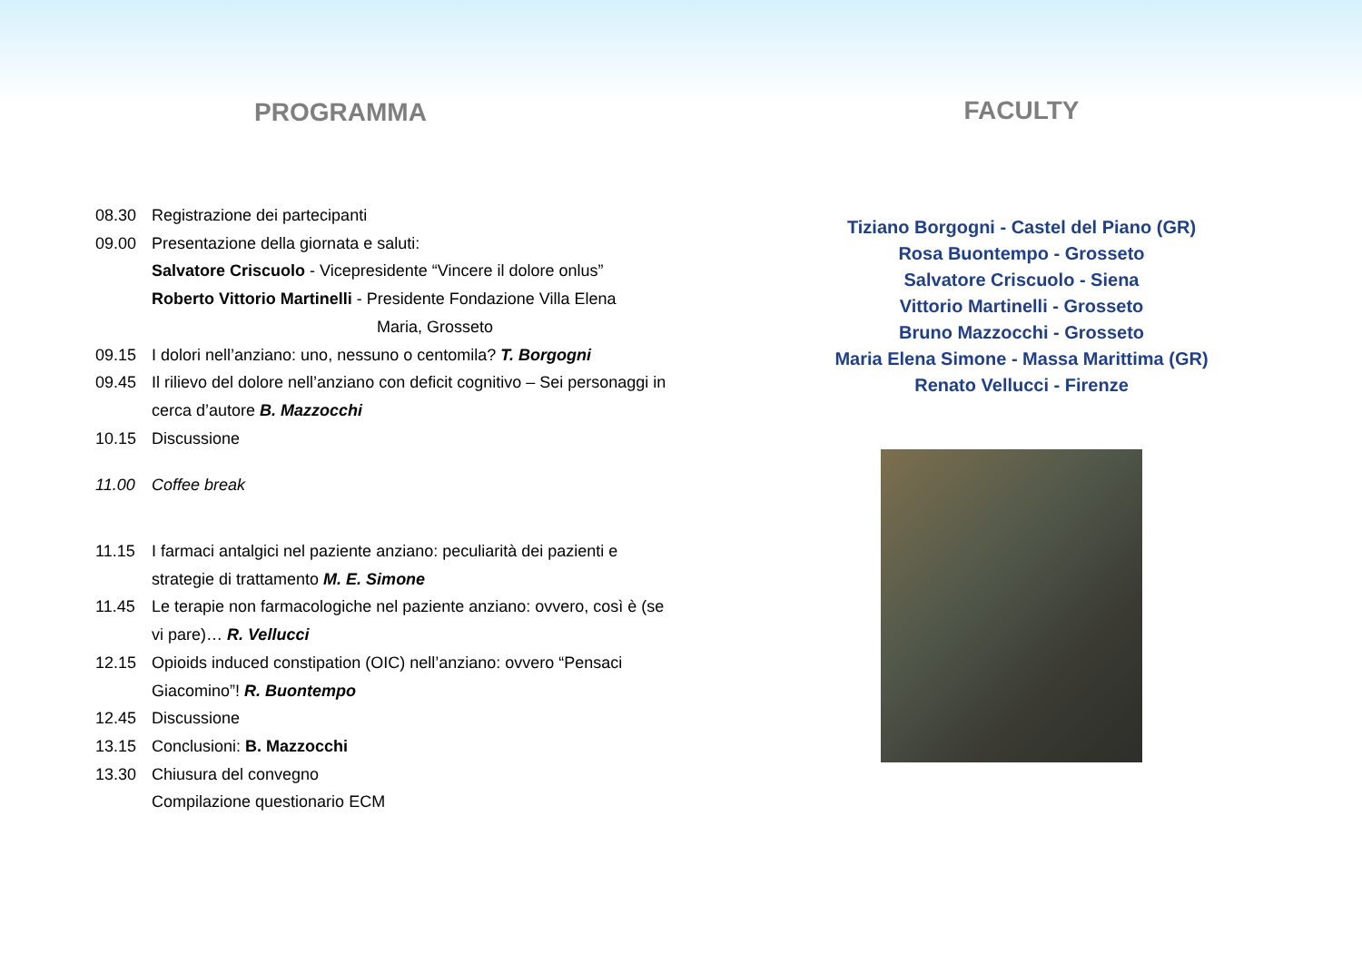PROGRAMMA
08.30 Registrazione dei partecipanti
09.00 Presentazione della giornata e saluti:
Salvatore Criscuolo - Vicepresidente “Vincere il dolore onlus”
Roberto Vittorio Martinelli - Presidente Fondazione Villa Elena
Maria, Grosseto
09.15 I dolori nell’anziano: uno, nessuno o centomila? T. Borgogni
09.45 Il rilievo del dolore nell’anziano con deficit cognitivo – Sei personaggi in cerca d’autore B. Mazzocchi
10.15 Discussione
11.00 Coffee break
11.15 I farmaci antalgici nel paziente anziano: peculiarità dei pazienti e strategie di trattamento M. E. Simone
11.45 Le terapie non farmacologiche nel paziente anziano: ovvero, così è (se vi pare)… R. Vellucci
12.15 Opioids induced constipation (OIC) nell’anziano: ovvero “Pensaci Giacomino”! R. Buontempo
12.45 Discussione
13.15 Conclusioni: B. Mazzocchi
13.30 Chiusura del convegno
Compilazione questionario ECM
FACULTY
Tiziano Borgogni - Castel del Piano (GR)
Rosa Buontempo - Grosseto
Salvatore Criscuolo - Siena
Vittorio Martinelli - Grosseto
Bruno Mazzocchi - Grosseto
Maria Elena Simone - Massa Marittima (GR)
Renato Vellucci - Firenze